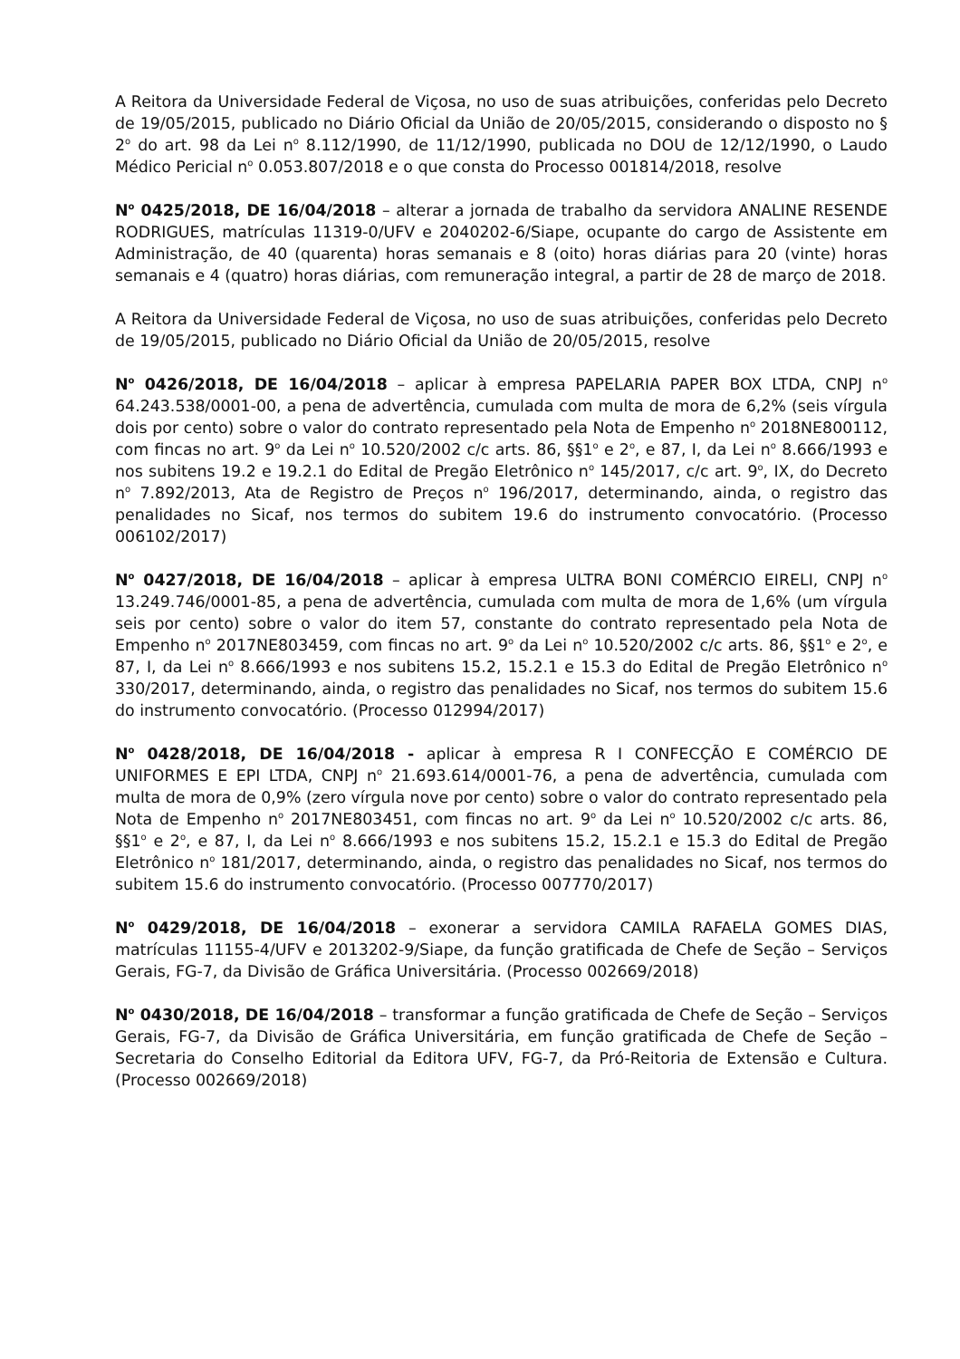A Reitora da Universidade Federal de Viçosa, no uso de suas atribuições, conferidas pelo Decreto de 19/05/2015, publicado no Diário Oficial da União de 20/05/2015, considerando o disposto no § 2<sup>o</sup> do art. 98 da Lei n<sup>o</sup> 8.112/1990, de 11/12/1990, publicada no DOU de 12/12/1990, o Laudo Médico Pericial n<sup>o</sup> 0.053.807/2018 e o que consta do Processo 001814/2018, resolve
N<sup>o</sup> 0425/2018, DE 16/04/2018 – alterar a jornada de trabalho da servidora ANALINE RESENDE RODRIGUES, matrículas 11319-0/UFV e 2040202-6/Siape, ocupante do cargo de Assistente em Administração, de 40 (quarenta) horas semanais e 8 (oito) horas diárias para 20 (vinte) horas semanais e 4 (quatro) horas diárias, com remuneração integral, a partir de 28 de março de 2018.
A Reitora da Universidade Federal de Viçosa, no uso de suas atribuições, conferidas pelo Decreto de 19/05/2015, publicado no Diário Oficial da União de 20/05/2015, resolve
N<sup>o</sup> 0426/2018, DE 16/04/2018 – aplicar à empresa PAPELARIA PAPER BOX LTDA, CNPJ n<sup>o</sup> 64.243.538/0001-00, a pena de advertência, cumulada com multa de mora de 6,2% (seis vírgula dois por cento) sobre o valor do contrato representado pela Nota de Empenho n<sup>o</sup> 2018NE800112, com fincas no art. 9<sup>o</sup> da Lei n<sup>o</sup> 10.520/2002 c/c arts. 86, §§1<sup>o</sup> e 2<sup>o</sup>, e 87, I, da Lei n<sup>o</sup> 8.666/1993 e nos subitens 19.2 e 19.2.1 do Edital de Pregão Eletrônico n<sup>o</sup> 145/2017, c/c art. 9<sup>o</sup>, IX, do Decreto n<sup>o</sup> 7.892/2013, Ata de Registro de Preços n<sup>o</sup> 196/2017, determinando, ainda, o registro das penalidades no Sicaf, nos termos do subitem 19.6 do instrumento convocatório. (Processo 006102/2017)
N<sup>o</sup> 0427/2018, DE 16/04/2018 – aplicar à empresa ULTRA BONI COMÉRCIO EIRELI, CNPJ n<sup>o</sup> 13.249.746/0001-85, a pena de advertência, cumulada com multa de mora de 1,6% (um vírgula seis por cento) sobre o valor do item 57, constante do contrato representado pela Nota de Empenho n<sup>o</sup> 2017NE803459, com fincas no art. 9<sup>o</sup> da Lei n<sup>o</sup> 10.520/2002 c/c arts. 86, §§1<sup>o</sup> e 2<sup>o</sup>, e 87, I, da Lei n<sup>o</sup> 8.666/1993 e nos subitens 15.2, 15.2.1 e 15.3 do Edital de Pregão Eletrônico n<sup>o</sup> 330/2017, determinando, ainda, o registro das penalidades no Sicaf, nos termos do subitem 15.6 do instrumento convocatório. (Processo 012994/2017)
N<sup>o</sup> 0428/2018, DE 16/04/2018 - aplicar à empresa R I CONFECÇÃO E COMÉRCIO DE UNIFORMES E EPI LTDA, CNPJ n<sup>o</sup> 21.693.614/0001-76, a pena de advertência, cumulada com multa de mora de 0,9% (zero vírgula nove por cento) sobre o valor do contrato representado pela Nota de Empenho n<sup>o</sup> 2017NE803451, com fincas no art. 9<sup>o</sup> da Lei n<sup>o</sup> 10.520/2002 c/c arts. 86, §§1<sup>o</sup> e 2<sup>o</sup>, e 87, I, da Lei n<sup>o</sup> 8.666/1993 e nos subitens 15.2, 15.2.1 e 15.3 do Edital de Pregão Eletrônico n<sup>o</sup> 181/2017, determinando, ainda, o registro das penalidades no Sicaf, nos termos do subitem 15.6 do instrumento convocatório. (Processo 007770/2017)
N<sup>o</sup> 0429/2018, DE 16/04/2018 – exonerar a servidora CAMILA RAFAELA GOMES DIAS, matrículas 11155-4/UFV e 2013202-9/Siape, da função gratificada de Chefe de Seção – Serviços Gerais, FG-7, da Divisão de Gráfica Universitária. (Processo 002669/2018)
N<sup>o</sup> 0430/2018, DE 16/04/2018 – transformar a função gratificada de Chefe de Seção – Serviços Gerais, FG-7, da Divisão de Gráfica Universitária, em função gratificada de Chefe de Seção – Secretaria do Conselho Editorial da Editora UFV, FG-7, da Pró-Reitoria de Extensão e Cultura. (Processo 002669/2018)